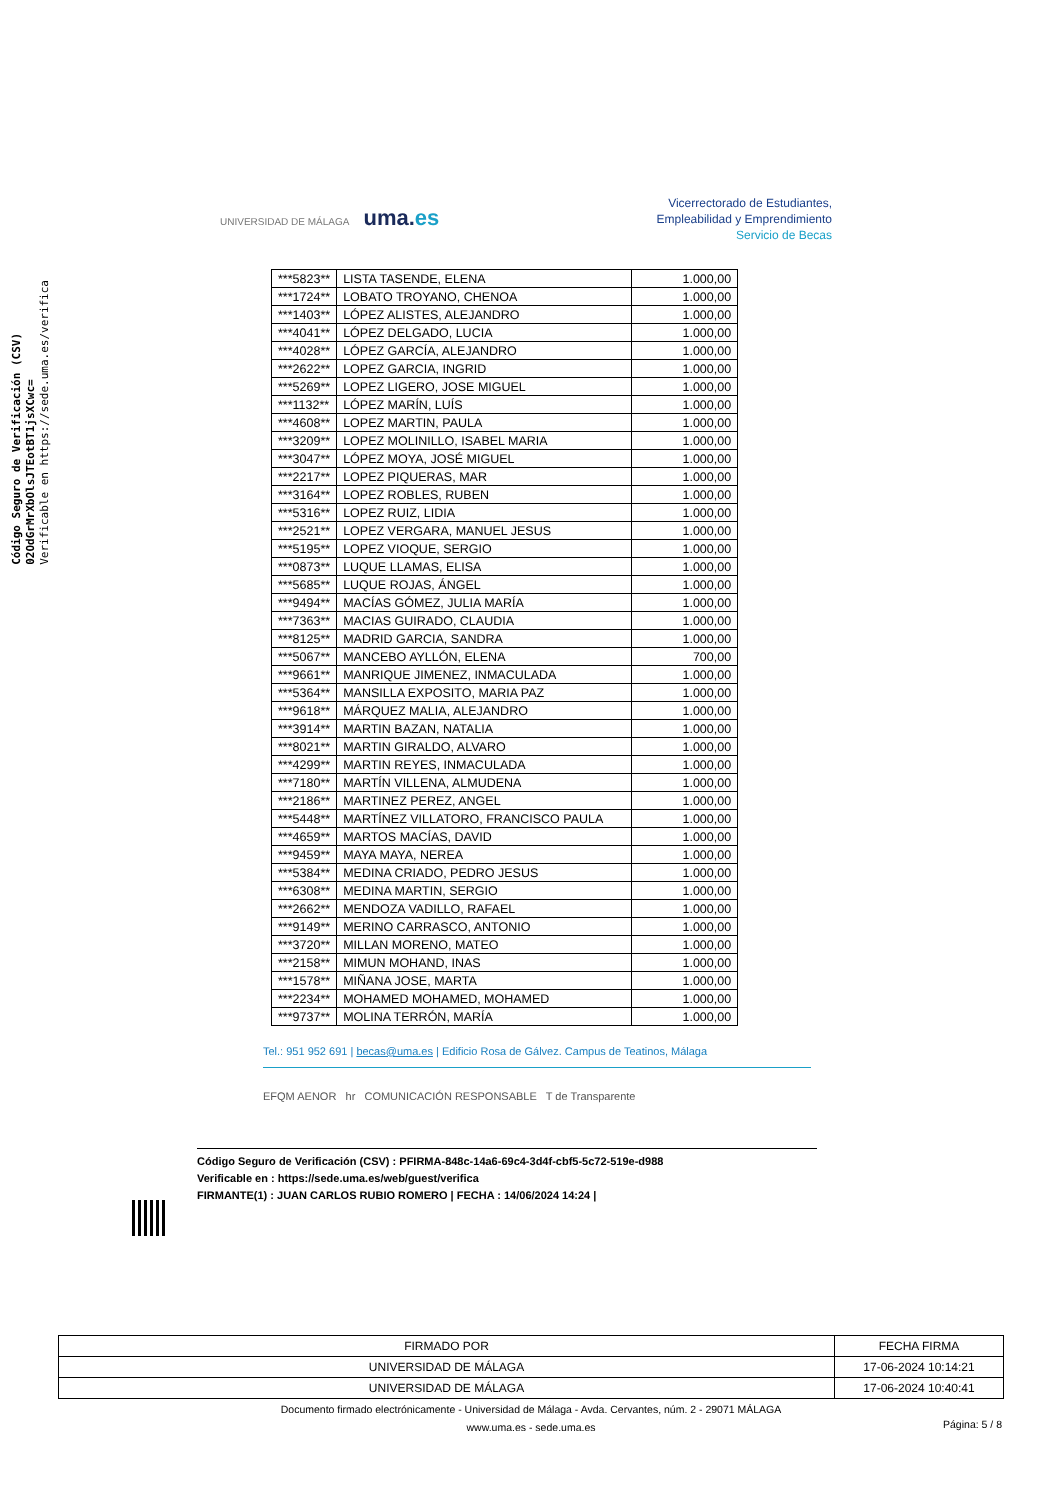Código Seguro de Verificación (CSV)
02OdGrMrXbOlsJTEotBT1jsXCwc=
Verificable en https://sede.uma.es/verifica
UNIVERSIDAD DE MÁLAGA uma.es
Vicerrectorado de Estudiantes,
Empleabilidad y Emprendimiento
Servicio de Becas
| ***5823** | LISTA TASENDE, ELENA | 1.000,00 |
| ***1724** | LOBATO TROYANO, CHENOA | 1.000,00 |
| ***1403** | LÓPEZ ALISTES, ALEJANDRO | 1.000,00 |
| ***4041** | LÓPEZ DELGADO, LUCIA | 1.000,00 |
| ***4028** | LÓPEZ GARCÍA, ALEJANDRO | 1.000,00 |
| ***2622** | LOPEZ GARCIA, INGRID | 1.000,00 |
| ***5269** | LOPEZ LIGERO, JOSE MIGUEL | 1.000,00 |
| ***1132** | LÓPEZ MARÍN, LUÍS | 1.000,00 |
| ***4608** | LOPEZ MARTIN, PAULA | 1.000,00 |
| ***3209** | LOPEZ MOLINILLO, ISABEL MARIA | 1.000,00 |
| ***3047** | LÓPEZ MOYA, JOSÉ MIGUEL | 1.000,00 |
| ***2217** | LOPEZ PIQUERAS, MAR | 1.000,00 |
| ***3164** | LOPEZ ROBLES, RUBEN | 1.000,00 |
| ***5316** | LOPEZ RUIZ, LIDIA | 1.000,00 |
| ***2521** | LOPEZ VERGARA, MANUEL JESUS | 1.000,00 |
| ***5195** | LOPEZ VIOQUE, SERGIO | 1.000,00 |
| ***0873** | LUQUE LLAMAS, ELISA | 1.000,00 |
| ***5685** | LUQUE ROJAS, ÁNGEL | 1.000,00 |
| ***9494** | MACÍAS GÓMEZ, JULIA MARÍA | 1.000,00 |
| ***7363** | MACIAS GUIRADO, CLAUDIA | 1.000,00 |
| ***8125** | MADRID GARCIA, SANDRA | 1.000,00 |
| ***5067** | MANCEBO AYLLÓN, ELENA | 700,00 |
| ***9661** | MANRIQUE JIMENEZ, INMACULADA | 1.000,00 |
| ***5364** | MANSILLA EXPOSITO, MARIA PAZ | 1.000,00 |
| ***9618** | MÁRQUEZ MALIA, ALEJANDRO | 1.000,00 |
| ***3914** | MARTIN BAZAN, NATALIA | 1.000,00 |
| ***8021** | MARTIN GIRALDO, ALVARO | 1.000,00 |
| ***4299** | MARTIN REYES, INMACULADA | 1.000,00 |
| ***7180** | MARTÍN VILLENA, ALMUDENA | 1.000,00 |
| ***2186** | MARTINEZ PEREZ, ANGEL | 1.000,00 |
| ***5448** | MARTÍNEZ VILLATORO, FRANCISCO PAULA | 1.000,00 |
| ***4659** | MARTOS MACÍAS, DAVID | 1.000,00 |
| ***9459** | MAYA MAYA, NEREA | 1.000,00 |
| ***5384** | MEDINA CRIADO, PEDRO JESUS | 1.000,00 |
| ***6308** | MEDINA MARTIN, SERGIO | 1.000,00 |
| ***2662** | MENDOZA VADILLO, RAFAEL | 1.000,00 |
| ***9149** | MERINO CARRASCO, ANTONIO | 1.000,00 |
| ***3720** | MILLAN MORENO, MATEO | 1.000,00 |
| ***2158** | MIMUN MOHAND, INAS | 1.000,00 |
| ***1578** | MIÑANA JOSE, MARTA | 1.000,00 |
| ***2234** | MOHAMED MOHAMED, MOHAMED | 1.000,00 |
| ***9737** | MOLINA TERRÓN, MARÍA | 1.000,00 |
Tel.: 951 952 691 | becas@uma.es | Edificio Rosa de Gálvez. Campus de Teatinos, Málaga
EFQM AENOR hr COMUNICACIÓN RESPONSABLE T de Transparente
Código Seguro de Verificación (CSV) : PFIRMA-848c-14a6-69c4-3d4f-cbf5-5c72-519e-d988
Verificable en : https://sede.uma.es/web/guest/verifica
FIRMANTE(1) : JUAN CARLOS RUBIO ROMERO | FECHA : 14/06/2024 14:24 |
| FIRMADO POR | FECHA FIRMA |
| --- | --- |
| UNIVERSIDAD DE MÁLAGA | 17-06-2024 10:14:21 |
| UNIVERSIDAD DE MÁLAGA | 17-06-2024 10:40:41 |
Documento firmado electrónicamente - Universidad de Málaga - Avda. Cervantes, núm. 2 - 29071 MÁLAGA
www.uma.es - sede.uma.es
Página: 5 / 8